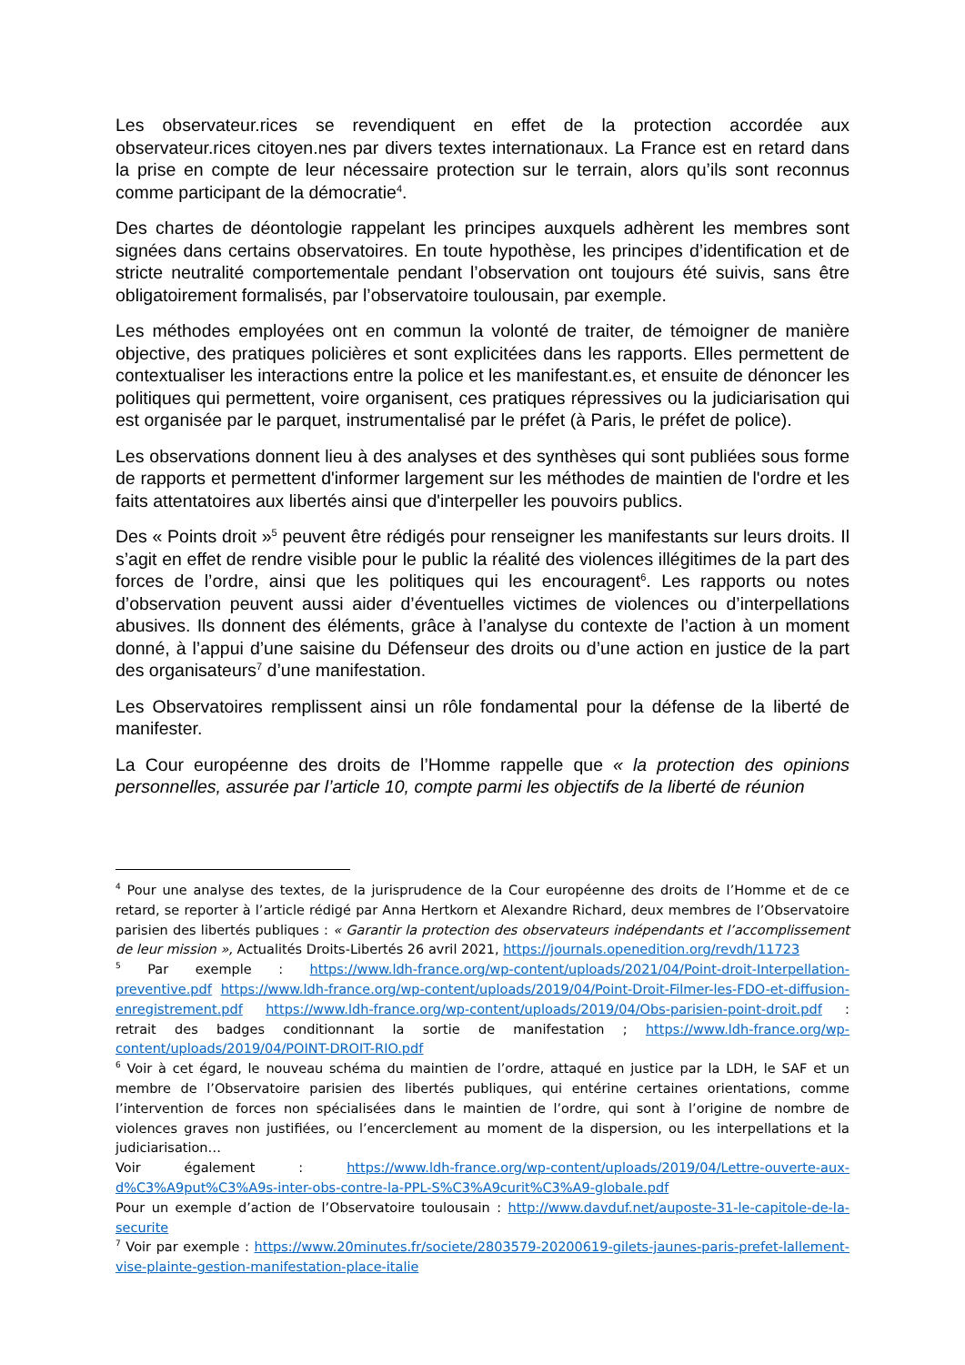Les observateur.rices se revendiquent en effet de la protection accordée aux observateur.rices citoyen.nes par divers textes internationaux. La France est en retard dans la prise en compte de leur nécessaire protection sur le terrain, alors qu’ils sont reconnus comme participant de la démocratie<sup>4</sup>.
Des chartes de déontologie rappelant les principes auxquels adhèrent les membres sont signées dans certains observatoires. En toute hypothèse, les principes d’identification et de stricte neutralité comportementale pendant l’observation ont toujours été suivis, sans être obligatoirement formalisés, par l’observatoire toulousain, par exemple.
Les méthodes employées ont en commun la volonté de traiter, de témoigner de manière objective, des pratiques policières et sont explicitées dans les rapports. Elles permettent de contextualiser les interactions entre la police et les manifestant.es, et ensuite de dénoncer les politiques qui permettent, voire organisent, ces pratiques répressives ou la judiciarisation qui est organisée par le parquet, instrumentalisé par le préfet (à Paris, le préfet de police).
Les observations donnent lieu à des analyses et des synthèses qui sont publiées sous forme de rapports et permettent d'informer largement sur les méthodes de maintien de l'ordre et les faits attentatoires aux libertés ainsi que d'interpeller les pouvoirs publics.
Des « Points droit »<sup>5</sup> peuvent être rédigés pour renseigner les manifestants sur leurs droits. Il s’agit en effet de rendre visible pour le public la réalité des violences illégitimes de la part des forces de l’ordre, ainsi que les politiques qui les encouragent<sup>6</sup>. Les rapports ou notes d’observation peuvent aussi aider d’éventuelles victimes de violences ou d’interpellations abusives. Ils donnent des éléments, grâce à l’analyse du contexte de l’action à un moment donné, à l’appui d’une saisine du Défenseur des droits ou d’une action en justice de la part des organisateurs<sup>7</sup> d’une manifestation.
Les Observatoires remplissent ainsi un rôle fondamental pour la défense de la liberté de manifester.
La Cour européenne des droits de l’Homme rappelle que « la protection des opinions personnelles, assurée par l’article 10, compte parmi les objectifs de la liberté de réunion
<sup>4</sup> Pour une analyse des textes, de la jurisprudence de la Cour européenne des droits de l’Homme et de ce retard, se reporter à l’article rédigé par Anna Hertkorn et Alexandre Richard, deux membres de l’Observatoire parisien des libertés publiques : « Garantir la protection des observateurs indépendants et l’accomplissement de leur mission », Actualités Droits-Libertés 26 avril 2021, https://journals.openedition.org/revdh/11723
<sup>5</sup> Par exemple : https://www.ldh-france.org/wp-content/uploads/2021/04/Point-droit-Interpellation-preventive.pdf https://www.ldh-france.org/wp-content/uploads/2019/04/Point-Droit-Filmer-les-FDO-et-diffusion-enregistrement.pdf https://www.ldh-france.org/wp-content/uploads/2019/04/Obs-parisien-point-droit.pdf : retrait des badges conditionnant la sortie de manifestation ; https://www.ldh-france.org/wp-content/uploads/2019/04/POINT-DROIT-RIO.pdf
<sup>6</sup> Voir à cet égard, le nouveau schéma du maintien de l’ordre, attaqué en justice par la LDH, le SAF et un membre de l’Observatoire parisien des libertés publiques, qui entérine certaines orientations, comme l’intervention de forces non spécialisées dans le maintien de l’ordre, qui sont à l’origine de nombre de violences graves non justifiées, ou l’encerclement au moment de la dispersion, ou les interpellations et la judiciarisation…
Voir également : https://www.ldh-france.org/wp-content/uploads/2019/04/Lettre-ouverte-aux-d%C3%A9put%C3%A9s-inter-obs-contre-la-PPL-S%C3%A9curit%C3%A9-globale.pdf
Pour un exemple d’action de l’Observatoire toulousain : http://www.davduf.net/auposte-31-le-capitole-de-la-securite
<sup>7</sup> Voir par exemple : https://www.20minutes.fr/societe/2803579-20200619-gilets-jaunes-paris-prefet-lallement-vise-plainte-gestion-manifestation-place-italie